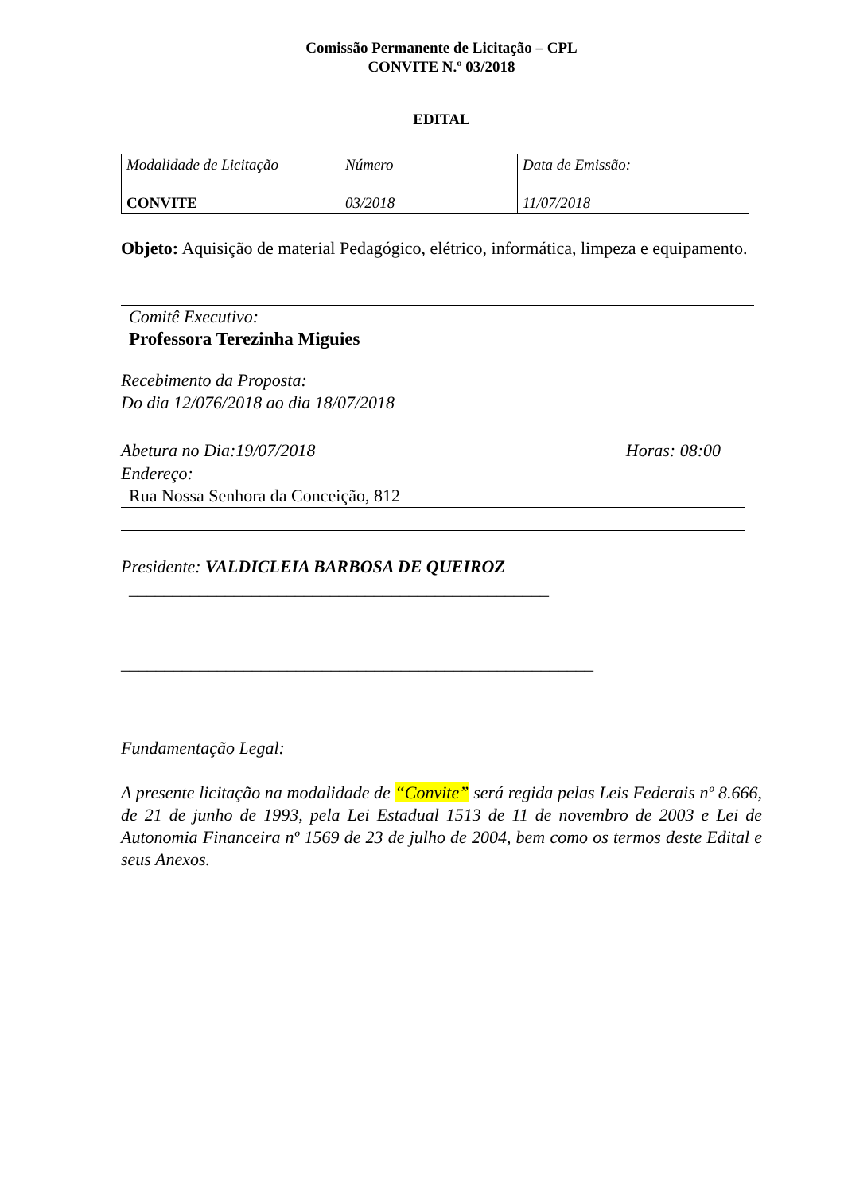Comissão Permanente de Licitação – CPL
CONVITE N.º 03/2018
EDITAL
| Modalidade de Licitação CONVITE | Número 03/2018 | Data de Emissão: 11/07/2018 |
Objeto: Aquisição de material Pedagógico, elétrico, informática, limpeza e equipamento.
Comitê Executivo:
Professora Terezinha Miguies
Recebimento da Proposta:
Do dia 12/076/2018 ao dia 18/07/2018
Abetura no Dia:19/07/2018 Horas: 08:00
Endereço:
Rua Nossa Senhora da Conceição, 812
Presidente: VALDICLEIA BARBOSA DE QUEIROZ
________________________________________________
______________________________________________________
Fundamentação Legal:
A presente licitação na modalidade de “Convite” será regida pelas Leis Federais nº 8.666, de 21 de junho de 1993, pela Lei Estadual 1513 de 11 de novembro de 2003 e Lei de Autonomia Financeira nº 1569 de 23 de julho de 2004, bem como os termos deste Edital e seus Anexos.